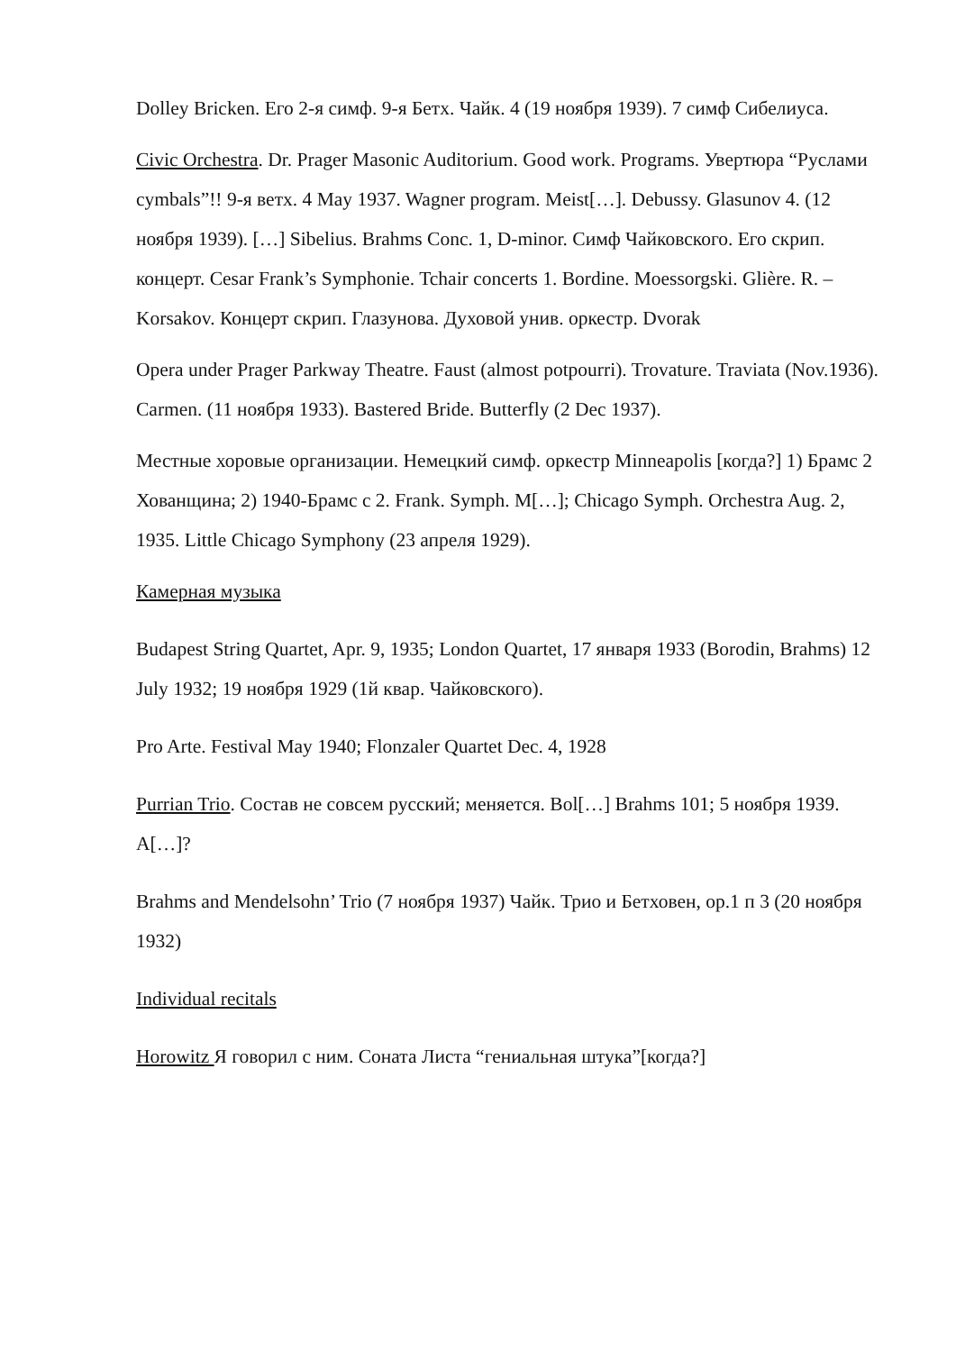Dolley Bricken. Его 2-я симф. 9-я Бетх. Чайк. 4 (19 ноября 1939). 7 симф Сибелиуса.
Civic Orchestra. Dr. Prager Masonic Auditorium. Good work. Programs. Увертюра “Руслами cymbals”!! 9-я ветх. 4 May 1937. Wagner program. Meist[…]. Debussy. Glasunov 4. (12 ноября 1939). […] Sibelius. Brahms Conc. 1, D-minor. Симф Чайковского. Его скрип. концерт. Cesar Frank’s Symphonie. Tchair concerts 1. Bordine. Moessorgski. Glière. R. – Korsakov. Концерт скрип. Глазунова. Духовой унив. оркестр. Dvorak
Opera under Prager Parkway Theatre. Faust (almost potpourri). Trovature. Traviata (Nov.1936). Carmen. (11 ноября 1933). Bastered Bride. Butterfly (2 Dec 1937).
Местные хоровые организации. Немецкий симф. оркестр Minneapolis [когда?] 1) Брамс 2 Хованщина; 2) 1940-Брамс с 2. Frank. Symph. M[…]; Chicago Symph. Orchestra Aug. 2, 1935. Little Chicago Symphony (23 апреля 1929).
Камерная музыка
Budapest String Quartet, Apr. 9, 1935; London Quartet, 17 января 1933 (Borodin, Brahms) 12 July 1932; 19 ноября 1929 (1й квар. Чайковского).
Pro Arte. Festival May 1940; Flonzaler Quartet Dec. 4, 1928
Purrian Trio. Состав не совсем русский; меняется. Bol[…] Brahms 101; 5 ноября 1939. A[…]?
Brahms and Mendelsohn’ Trio (7 ноября 1937) Чайк. Трио и Бетховен, op.1 п 3 (20 ноября 1932)
Individual recitals
Horowitz Я говорил с ним. Соната Листа “гениальная штука”[когда?]